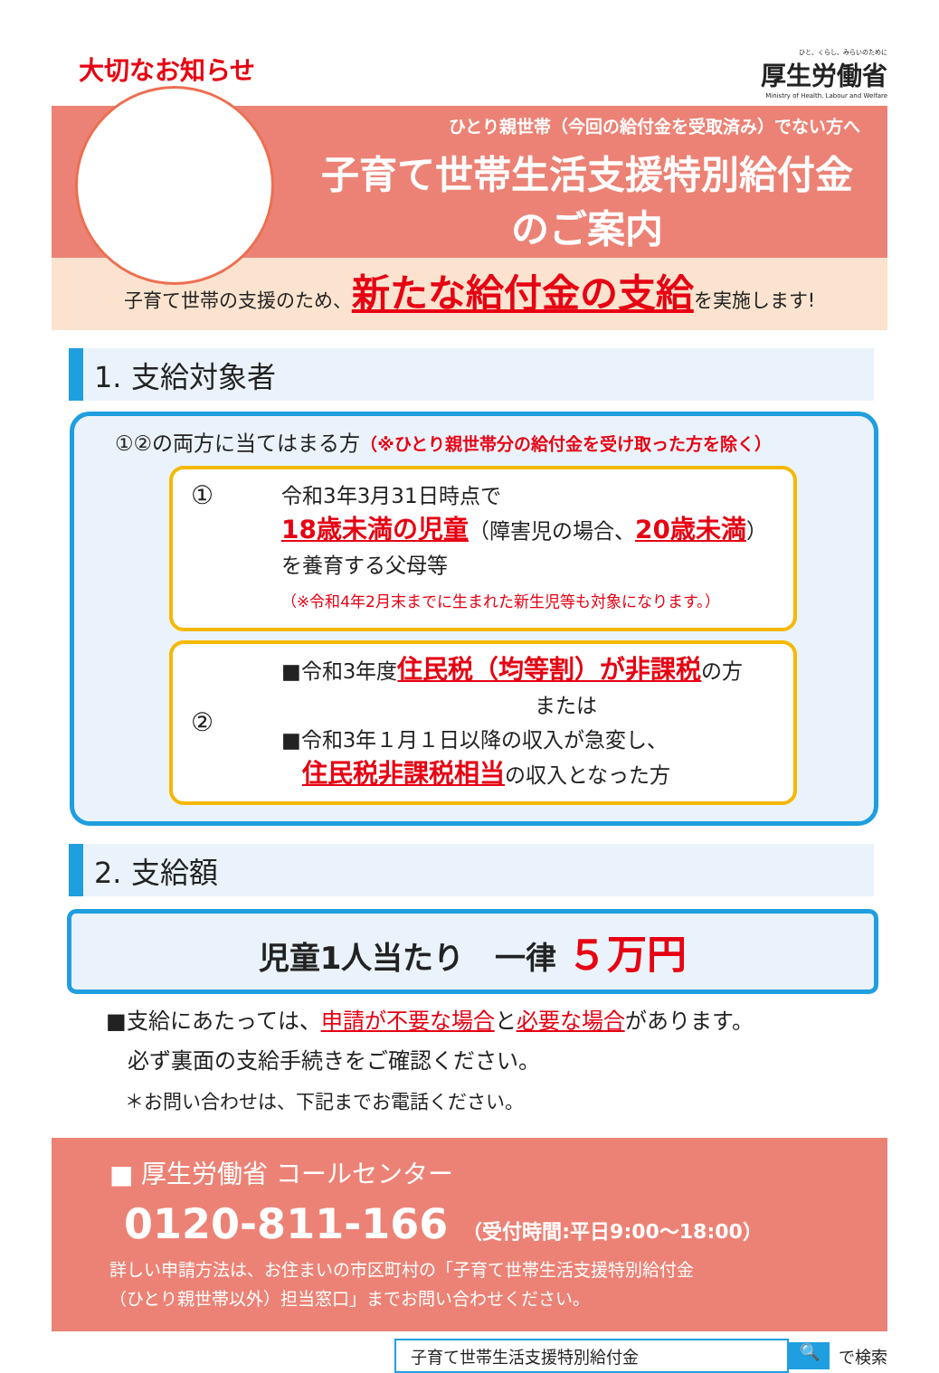大切なお知らせ
ひと、くらし、みらいのために
厚生労働省
Ministry of Health, Labour and Welfare
ひとり親世帯（今回の給付金を受取済み）でない方へ
子育て世帯生活支援特別給付金
のご案内
子育て世帯の支援のため、新たな給付金の支給を実施します!
1. 支給対象者
①②の両方に当てはまる方（※ひとり親世帯分の給付金を受け取った方を除く）
①
令和3年3月31日時点で
18歳未満の児童（障害児の場合、20歳未満）
を養育する父母等
（※令和4年2月末までに生まれた新生児等も対象になります。）
②
■令和3年度住民税（均等割）が非課税の方
または
■令和3年１月１日以降の収入が急変し、
　住民税非課税相当の収入となった方
2. 支給額
児童1人当たり　一律 ５万円
■支給にあたっては、申請が不要な場合と必要な場合があります。
　必ず裏面の支給手続きをご確認ください。
　＊お問い合わせは、下記までお電話ください。
■ 厚生労働省 コールセンター
0120-811-166 （受付時間:平日9:00～18:00）
詳しい申請方法は、お住まいの市区町村の「子育て世帯生活支援特別給付金
（ひとり親世帯以外）担当窓口」までお問い合わせください。
子育て世帯生活支援特別給付金
🔍
で検索